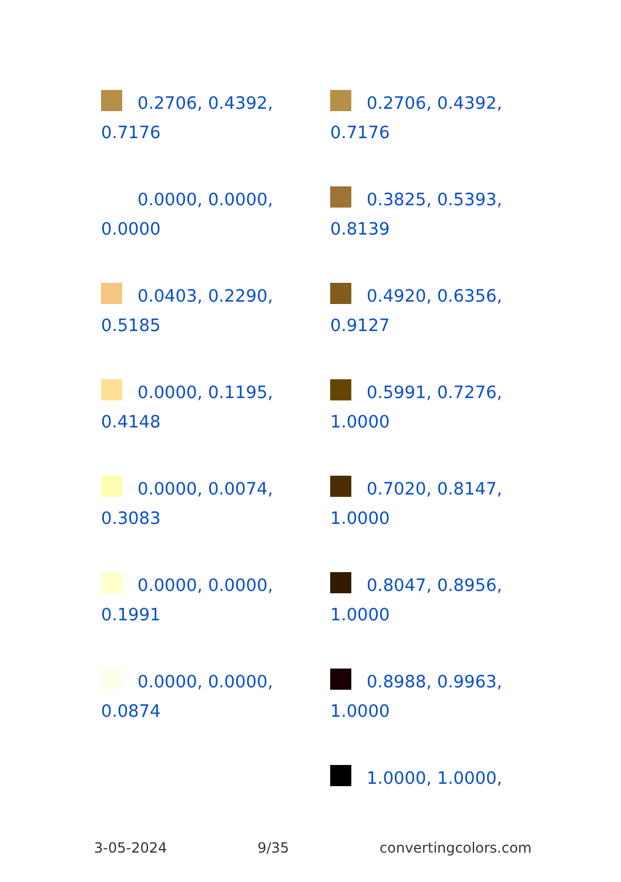0.2706, 0.4392,
0.7176
0.0000, 0.0000,
0.0000
0.0403, 0.2290,
0.5185
0.0000, 0.1195,
0.4148
0.0000, 0.0074,
0.3083
0.0000, 0.0000,
0.1991
0.0000, 0.0000,
0.0874
0.2706, 0.4392,
0.7176
0.3825, 0.5393,
0.8139
0.4920, 0.6356,
0.9127
0.5991, 0.7276,
1.0000
0.7020, 0.8147,
1.0000
0.8047, 0.8956,
1.0000
0.8988, 0.9963,
1.0000
1.0000, 1.0000,
3-05-2024 9/35 convertingcolors.com